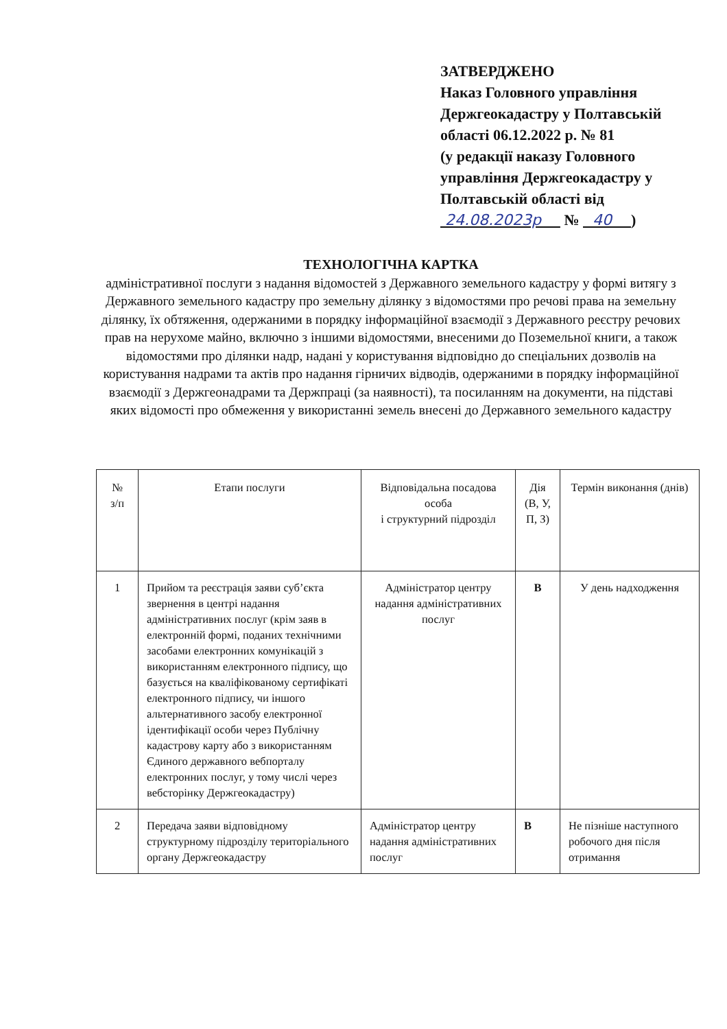ЗАТВЕРДЖЕНО
Наказ Головного управління
Держгеокадастру у Полтавській
області 06.12.2022 р. № 81
(у редакції наказу Головного
управління Держгеокадастру у
Полтавській області від
24.08.2023р № 40 )
ТЕХНОЛОГІЧНА КАРТКА
адміністративної послуги з надання відомостей з Державного земельного кадастру у формі витягу з Державного земельного кадастру про земельну ділянку з відомостями про речові права на земельну ділянку, їх обтяження, одержаними в порядку інформаційної взаємодії з Державного реєстру речових прав на нерухоме майно, включно з іншими відомостями, внесеними до Поземельної книги, а також відомостями про ділянки надр, надані у користування відповідно до спеціальних дозволів на користування надрами та актів про надання гірничих відводів, одержаними в порядку інформаційної взаємодії з Держгеонадрами та Держпраці (за наявності), та посиланням на документи, на підставі яких відомості про обмеження у використанні земель внесені до Державного земельного кадастру
| № з/п | Етапи послуги | Відповідальна посадова особа і структурний підрозділ | Дія (В, У, П, З) | Термін виконання (днів) |
| --- | --- | --- | --- | --- |
| 1 | Прийом та реєстрація заяви суб’єкта звернення в центрі надання адміністративних послуг (крім заяв в електронній формі, поданих технічними засобами електронних комунікацій з використанням електронного підпису, що базується на кваліфікованому сертифікаті електронного підпису, чи іншого альтернативного засобу електронної ідентифікації особи через Публічну кадастрову карту або з використанням Єдиного державного вебпорталу електронних послуг, у тому числі через вебсторінку Держгеокадастру) | Адміністратор центру надання адміністративних послуг | В | У день надходження |
| 2 | Передача заяви відповідному структурному підрозділу територіального органу Держгеокадастру | Адміністратор центру надання адміністративних послуг | В | Не пізніше наступного робочого дня після отримання |